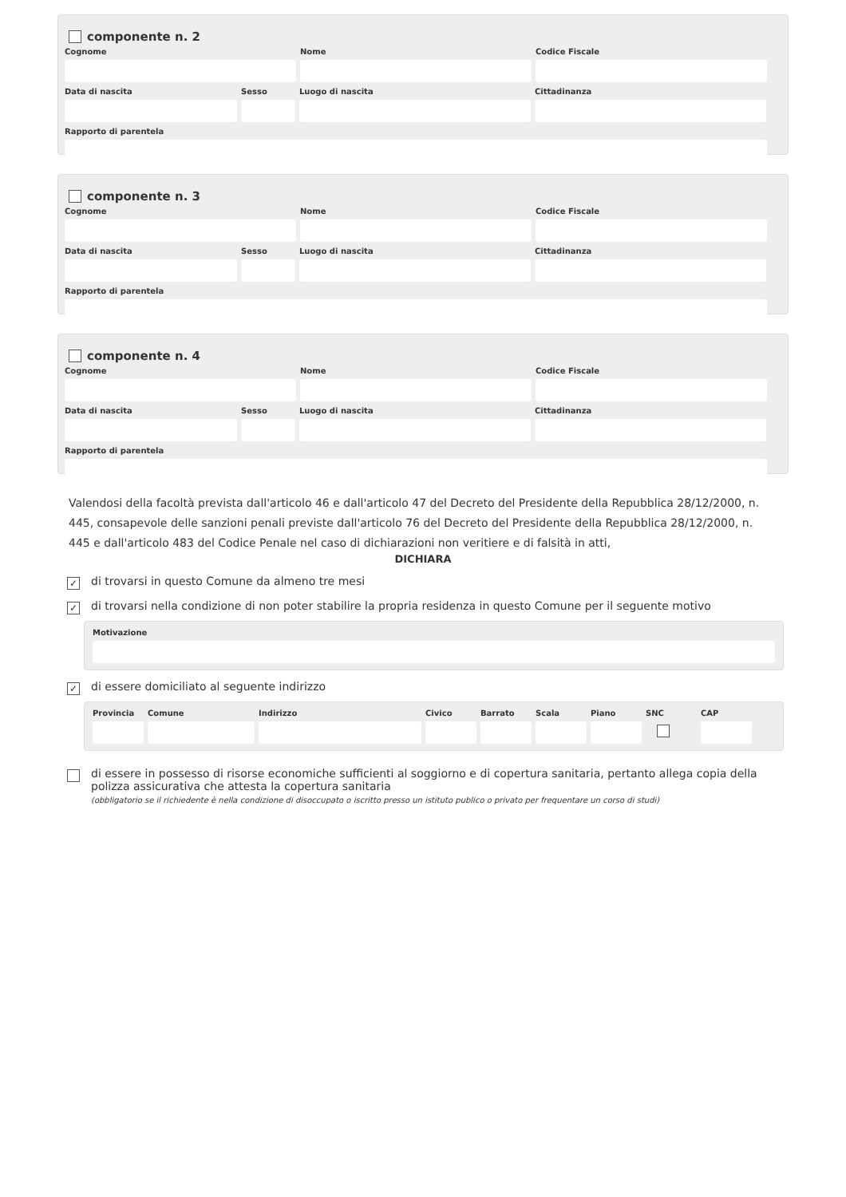componente n. 2
Cognome Nome Codice Fiscale
Data di nascita Sesso Luogo di nascita Cittadinanza
Rapporto di parentela
componente n. 3
Cognome Nome Codice Fiscale
Data di nascita Sesso Luogo di nascita Cittadinanza
Rapporto di parentela
componente n. 4
Cognome Nome Codice Fiscale
Data di nascita Sesso Luogo di nascita Cittadinanza
Rapporto di parentela
Valendosi della facoltà prevista dall'articolo 46 e dall'articolo 47 del Decreto del Presidente della Repubblica 28/12/2000, n. 445, consapevole delle sanzioni penali previste dall'articolo 76 del Decreto del Presidente della Repubblica 28/12/2000, n. 445 e dall'articolo 483 del Codice Penale nel caso di dichiarazioni non veritiere e di falsità in atti,
DICHIARA
✓ di trovarsi in questo Comune da almeno tre mesi
✓ di trovarsi nella condizione di non poter stabilire la propria residenza in questo Comune per il seguente motivo
Motivazione
✓ di essere domiciliato al seguente indirizzo
Provincia
Comune Indirizzo Civico Barrato
Scala Piano SNC CAP
di essere in possesso di risorse economiche sufficienti al soggiorno e di copertura sanitaria, pertanto allega copia della polizza assicurativa che attesta la copertura sanitaria
(obbligatorio se il richiedente è nella condizione di disoccupato o iscritto presso un istituto publico o privato per frequentare un corso di studi)